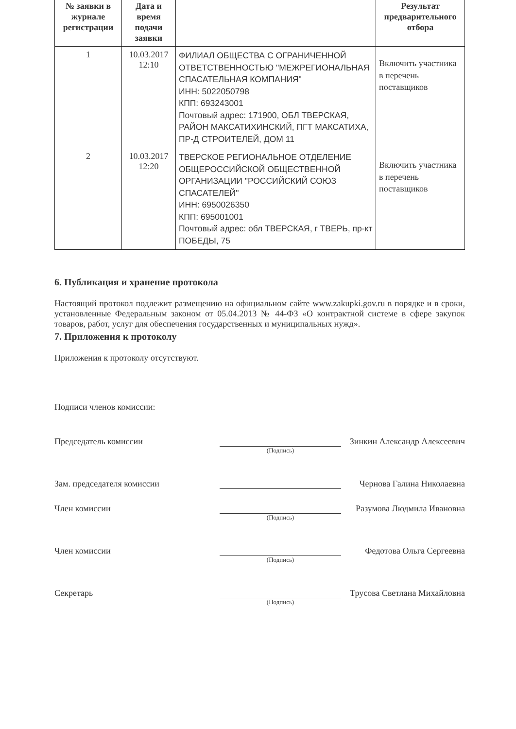| № заявки в журнале регистрации | Дата и время подачи заявки | | Результат предварительного отбора |
| --- | --- | --- | --- |
| 1 | 10.03.2017 12:10 | ФИЛИАЛ ОБЩЕСТВА С ОГРАНИЧЕННОЙ ОТВЕТСТВЕННОСТЬЮ "МЕЖРЕГИОНАЛЬНАЯ СПАСАТЕЛЬНАЯ КОМПАНИЯ" ИНН: 5022050798 КПП: 693243001 Почтовый адрес: 171900, ОБЛ ТВЕРСКАЯ, РАЙОН МАКСАТИХИНСКИЙ, ПГТ МАКСАТИХА, ПР-Д СТРОИТЕЛЕЙ, ДОМ 11 | Включить участника в перечень поставщиков |
| 2 | 10.03.2017 12:20 | ТВЕРСКОЕ РЕГИОНАЛЬНОЕ ОТДЕЛЕНИЕ ОБЩЕРОССИЙСКОЙ ОБЩЕСТВЕННОЙ ОРГАНИЗАЦИИ "РОССИЙСКИЙ СОЮЗ СПАСАТЕЛЕЙ" ИНН: 6950026350 КПП: 695001001 Почтовый адрес: обл ТВЕРСКАЯ, г ТВЕРЬ, пр-кт ПОБЕДЫ, 75 | Включить участника в перечень поставщиков |
6. Публикация и хранение протокола
Настоящий протокол подлежит размещению на официальном сайте www.zakupki.gov.ru в порядке и в сроки, установленные Федеральным законом от 05.04.2013 № 44-ФЗ «О контрактной системе в сфере закупок товаров, работ, услуг для обеспечения государственных и муниципальных нужд».
7. Приложения к протоколу
Приложения к протоколу отсутствуют.
Подписи членов комиссии:
Председатель комиссии
Зинкин Александр Алексеевич
(Подпись)
Зам. председателя комиссии
Чернова Галина Николаевна
Член комиссии
Разумова Людмила Ивановна
(Подпись)
Член комиссии
Федотова Ольга Сергеевна
(Подпись)
Секретарь
Трусова Светлана Михайловна
(Подпись)